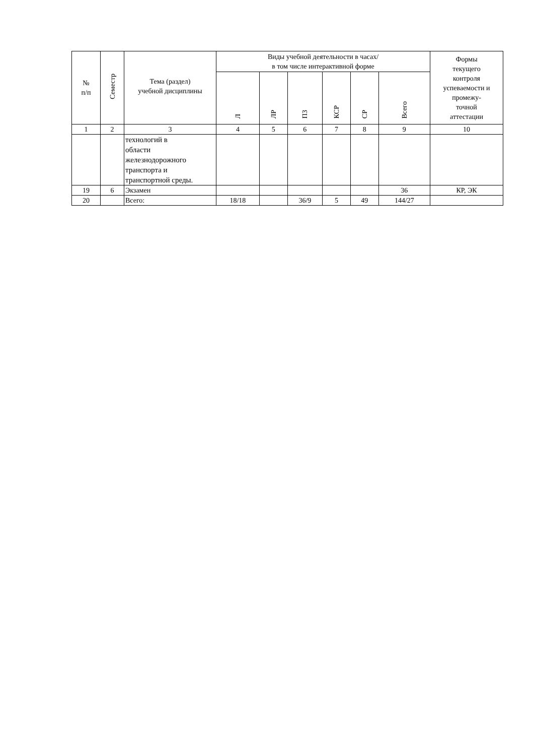| № п/п | Семестр | Тема (раздел) учебной дисциплины | Виды учебной деятельности в часах/ в том числе интерактивной форме | | | | | | Формы текущего контроля успеваемости и промежу- точной аттестации |
| --- | --- | --- | --- | --- | --- | --- | --- | --- | --- |
| | | | Л | ЛР | ПЗ | КСР | СР | Всего | |
| 1 | 2 | 3 | 4 | 5 | 6 | 7 | 8 | 9 | 10 |
| | | технологий в области железнодорожного транспорта и транспортной среды. | | | | | | | |
| 19 | 6 | Экзамен | | | | | | 36 | КР, ЭК |
| 20 | | Всего: | 18/18 | | 36/9 | 5 | 49 | 144/27 | |